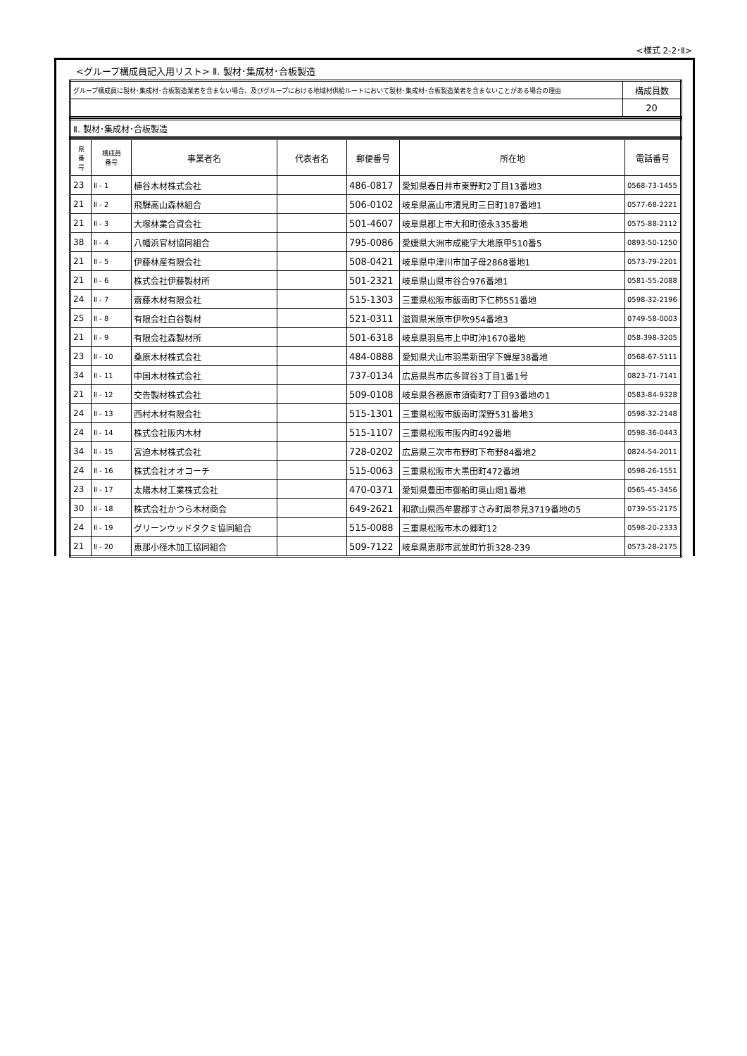<様式 2-2･Ⅱ>
<グループ構成員記入用リスト> Ⅱ. 製材･集成材･合板製造
| グループ構成員に製材･集成材･合板製造業者を含まない場合、及びグループにおける地域材供給ルートにおいて製材･集成材･合板製造業者を含まないことがある場合の理由 | 構成員数 |
| | 20 |
| Ⅱ. 製材･集成材･合板製造 |
| 県 番 号 | 構成員 番号 | 事業者名 | 代表者名 | 郵便番号 | 所在地 | 電話番号 |
| --- | --- | --- | --- | --- | --- | --- |
| 23 | Ⅱ - 1 | 植谷木材株式会社 | | 486-0817 | 愛知県春日井市東野町2丁目13番地3 | 0568-73-1455 |
| 21 | Ⅱ - 2 | 飛騨高山森林組合 | | 506-0102 | 岐阜県高山市清見町三日町187番地1 | 0577-68-2221 |
| 21 | Ⅱ - 3 | 大塚林業合資会社 | | 501-4607 | 岐阜県郡上市大和町徳永335番地 | 0575-88-2112 |
| 38 | Ⅱ - 4 | 八幡浜官材協同組合 | | 795-0086 | 愛媛県大洲市成能字大地原甲510番5 | 0893-50-1250 |
| 21 | Ⅱ - 5 | 伊藤林産有限会社 | | 508-0421 | 岐阜県中津川市加子母2868番地1 | 0573-79-2201 |
| 21 | Ⅱ - 6 | 株式会社伊藤製材所 | | 501-2321 | 岐阜県山県市谷合976番地1 | 0581-55-2088 |
| 24 | Ⅱ - 7 | 齋藤木材有限会社 | | 515-1303 | 三重県松阪市飯南町下仁柿551番地 | 0598-32-2196 |
| 25 | Ⅱ - 8 | 有限会社白谷製材 | | 521-0311 | 滋賀県米原市伊吹954番地3 | 0749-58-0003 |
| 21 | Ⅱ - 9 | 有限会社森製材所 | | 501-6318 | 岐阜県羽島市上中町沖1670番地 | 058-398-3205 |
| 23 | Ⅱ - 10 | 桑原木材株式会社 | | 484-0888 | 愛知県犬山市羽黒新田字下蝉屋38番地 | 0568-67-5111 |
| 34 | Ⅱ - 11 | 中国木材株式会社 | | 737-0134 | 広島県呉市広多賀谷3丁目1番1号 | 0823-71-7141 |
| 21 | Ⅱ - 12 | 交告製材株式会社 | | 509-0108 | 岐阜県各務原市須衛町7丁目93番地の1 | 0583-84-9328 |
| 24 | Ⅱ - 13 | 西村木材有限会社 | | 515-1301 | 三重県松阪市飯南町深野531番地3 | 0598-32-2148 |
| 24 | Ⅱ - 14 | 株式会社阪内木材 | | 515-1107 | 三重県松阪市阪内町492番地 | 0598-36-0443 |
| 34 | Ⅱ - 15 | 宮迫木材株式会社 | | 728-0202 | 広島県三次市布野町下布野84番地2 | 0824-54-2011 |
| 24 | Ⅱ - 16 | 株式会社オオコーチ | | 515-0063 | 三重県松阪市大黒田町472番地 | 0598-26-1551 |
| 23 | Ⅱ - 17 | 太陽木材工業株式会社 | | 470-0371 | 愛知県豊田市御船町奥山畑1番地 | 0565-45-3456 |
| 30 | Ⅱ - 18 | 株式会社かつら木材商会 | | 649-2621 | 和歌山県西牟婁郡すさみ町周参見3719番地の5 | 0739-55-2175 |
| 24 | Ⅱ - 19 | グリーンウッドタクミ協同組合 | | 515-0088 | 三重県松阪市木の郷町12 | 0598-20-2333 |
| 21 | Ⅱ - 20 | 恵那小径木加工協同組合 | | 509-7122 | 岐阜県恵那市武並町竹折328-239 | 0573-28-2175 |